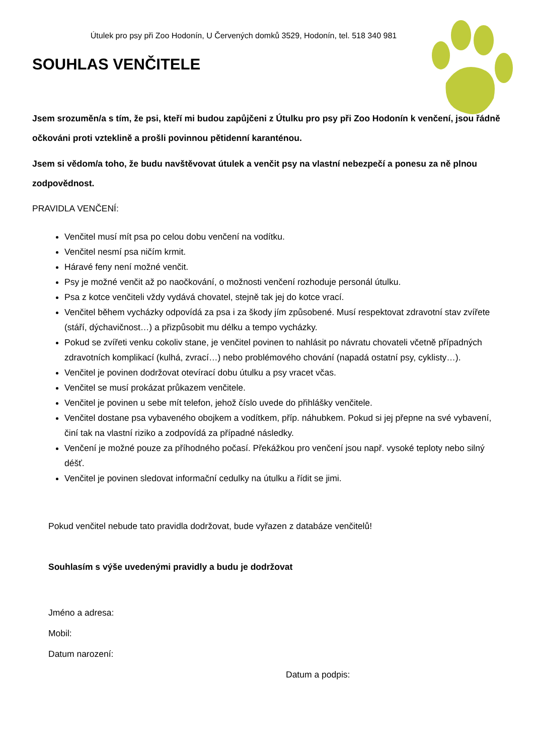Útulek pro psy při Zoo Hodonín, U Červených domků 3529, Hodonín, tel. 518 340 981
SOUHLAS VENČITELE
Jsem srozuměn/a s tím, že psi, kteří mi budou zapůjčeni z Útulku pro psy při Zoo Hodonín k venčení, jsou řádně očkováni proti vzteklině a prošli povinnou pětidenní karanténou.
Jsem si vědom/a toho, že budu navštěvovat útulek a venčit psy na vlastní nebezpečí a ponesu za ně plnou zodpovědnost.
PRAVIDLA VENČENÍ:
Venčitel musí mít psa po celou dobu venčení na vodítku.
Venčitel nesmí psa ničím krmit.
Háravé feny není možné venčit.
Psy je možné venčit až po naočkování, o možnosti venčení rozhoduje personál útulku.
Psa z kotce venčiteli vždy vydává chovatel, stejně tak jej do kotce vrací.
Venčitel během vycházky odpovídá za psa i za škody jím způsobené. Musí respektovat zdravotní stav zvířete (stáří, dýchavičnost…) a přizpůsobit mu délku a tempo vycházky.
Pokud se zvířeti venku cokoliv stane, je venčitel povinen to nahlásit po návratu chovateli včetně případných zdravotních komplikací (kulhá, zvrací…) nebo problémového chování (napadá ostatní psy, cyklisty…).
Venčitel je povinen dodržovat otevírací dobu útulku a psy vracet včas.
Venčitel se musí prokázat průkazem venčitele.
Venčitel je povinen u sebe mít telefon, jehož číslo uvede do přihlášky venčitele.
Venčitel dostane psa vybaveného obojkem a vodítkem, příp. náhubkem. Pokud si jej přepne na své vybavení, činí tak na vlastní riziko a zodpovídá za případné následky.
Venčení je možné pouze za příhodného počasí. Překážkou pro venčení jsou např. vysoké teploty nebo silný déšť.
Venčitel je povinen sledovat informační cedulky na útulku a řídit se jimi.
Pokud venčitel nebude tato pravidla dodržovat, bude vyřazen z databáze venčitelů!
Souhlasím s výše uvedenými pravidly a budu je dodržovat
Jméno a adresa:
Mobil:
Datum narození:
Datum a podpis: